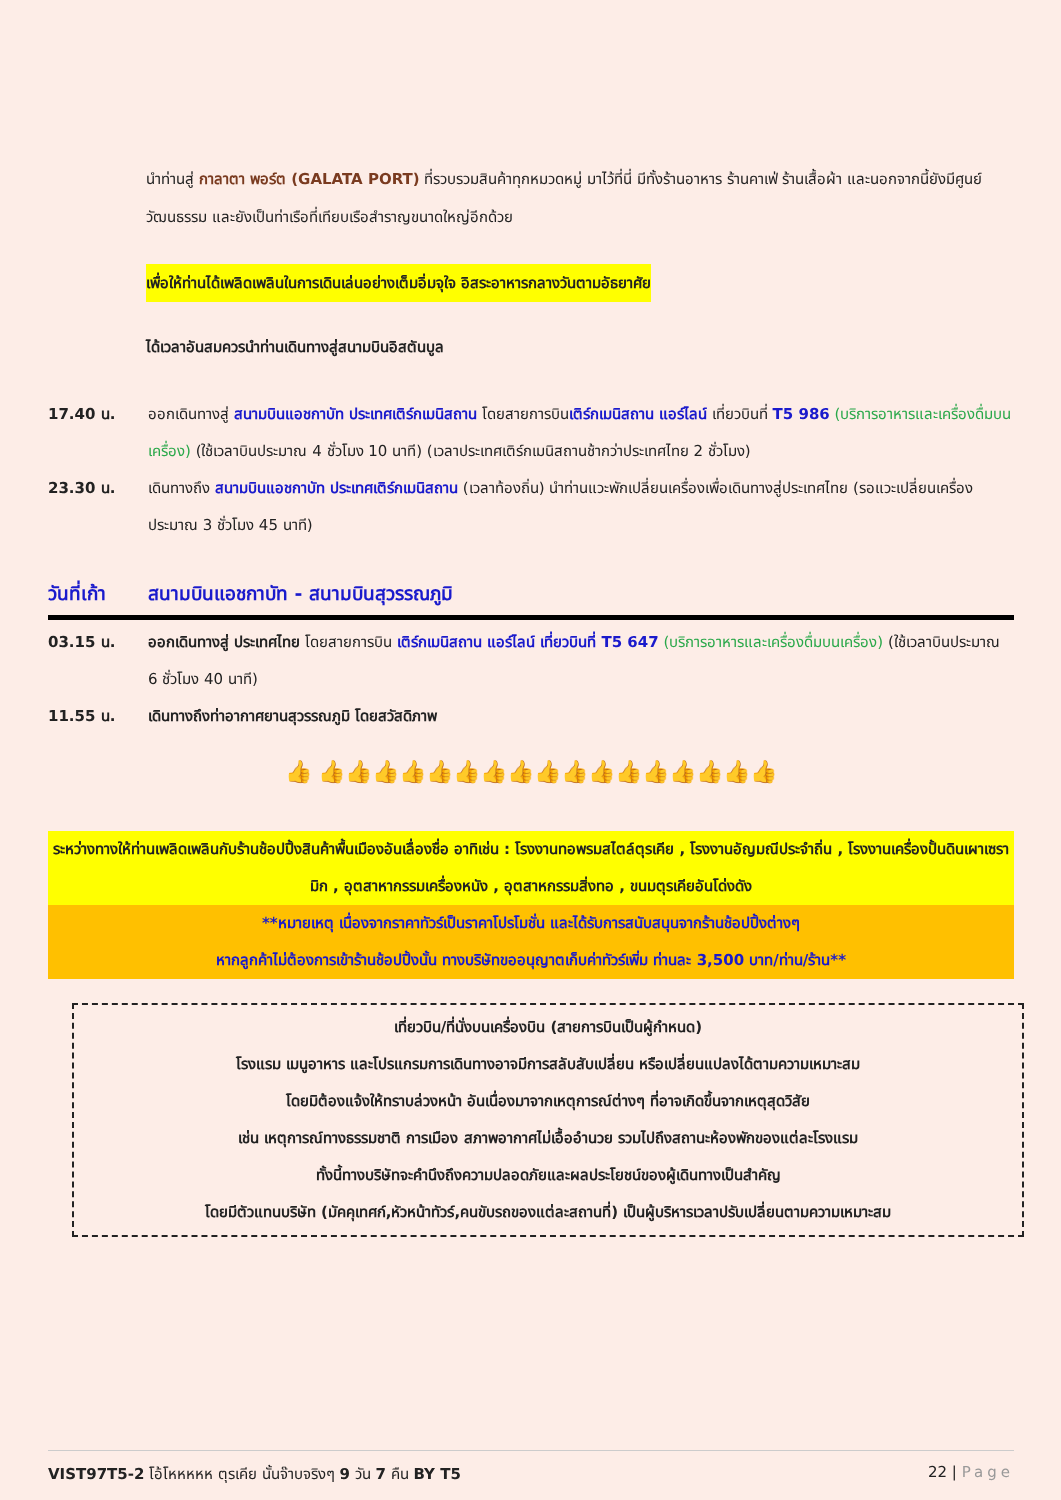นำท่านสู่ กาลาตา พอร์ต (GALATA PORT) ที่รวบรวมสินค้าทุกหมวดหมู่ มาไว้ที่นี่ มีทั้งร้านอาหาร ร้านคาเฟ่ ร้านเสื้อผ้า และนอกจากนี้ยังมีศูนย์วัฒนธรรม และยังเป็นท่าเรือที่เทียบเรือสำราญขนาดใหญ่อีกด้วย
เพื่อให้ท่านได้เพลิดเพลินในการเดินเล่นอย่างเต็มอิ่มจุใจ อิสระอาหารกลางวันตามอัธยาศัย
ได้เวลาอันสมควรนำท่านเดินทางสู่สนามบินอิสตันบูล
17.40 น. ออกเดินทางสู่ สนามบินแอชกาบัท ประเทศเติร์กเมนิสถาน โดยสายการบินเติร์กเมนิสถาน แอร์ไลน์ เที่ยวบินที่ T5 986 (บริการอาหารและเครื่องดื่มบนเครื่อง) (ใช้เวลาบินประมาณ 4 ชั่วโมง 10 นาที) (เวลาประเทศเติร์กเมนิสถานช้ากว่าประเทศไทย 2 ชั่วโมง)
23.30 น. เดินทางถึง สนามบินแอชกาบัท ประเทศเติร์กเมนิสถาน (เวลาท้องถิ่น) นำท่านแวะพักเปลี่ยนเครื่องเพื่อเดินทางสู่ประเทศไทย (รอแวะเปลี่ยนเครื่องประมาณ 3 ชั่วโมง 45 นาที)
วันที่เก้า
สนามบินแอชกาบัท - สนามบินสุวรรณภูมิ
03.15 น. ออกเดินทางสู่ ประเทศไทย โดยสายการบิน เติร์กเมนิสถาน แอร์ไลน์ เที่ยวบินที่ T5 647 (บริการอาหารและเครื่องดื่มบนเครื่อง) (ใช้เวลาบินประมาณ 6 ชั่วโมง 40 นาที)
11.55 น. เดินทางถึงท่าอากาศยานสุวรรณภูมิ โดยสวัสดิภาพ
👍 👍👍👍👍👍👍👍👍👍👍👍👍👍👍👍👍👍
ระหว่างทางให้ท่านเพลิดเพลินกับร้านช้อปปิ้งสินค้าพื้นเมืองอันเลื่องชื่อ อาทิเช่น : โรงงานทอพรมสไตล์ตุรเคีย , โรงงานอัญมณีประจำถิ่น , โรงงานเครื่องปั้นดินเผาเซรามิก , อุตสาหากรรมเครื่องหนัง , อุตสาหกรรมสิ่งทอ , ขนมตุรเคียอันโด่งดัง
**หมายเหตุ เนื่องจากราคาทัวร์เป็นราคาโปรโมชั่น และได้รับการสนับสนุนจากร้านช้อปปิ้งต่างๆ
หากลูกค้าไม่ต้องการเข้าร้านช้อปปิ้งนั้น ทางบริษัทขออนุญาตเก็บค่าทัวร์เพิ่ม ท่านละ 3,500 บาท/ท่าน/ร้าน**
เที่ยวบิน/ที่นั่งบนเครื่องบิน (สายการบินเป็นผู้กำหนด)
โรงแรม เมนูอาหาร และโปรแกรมการเดินทางอาจมีการสลับสับเปลี่ยน หรือเปลี่ยนแปลงได้ตามความเหมาะสม
โดยมิต้องแจ้งให้ทราบล่วงหน้า อันเนื่องมาจากเหตุการณ์ต่างๆ ที่อาจเกิดขึ้นจากเหตุสุดวิสัย
เช่น เหตุการณ์ทางธรรมชาติ การเมือง สภาพอากาศไม่เอื้ออำนวย รวมไปถึงสถานะห้องพักของแต่ละโรงแรม
ทั้งนี้ทางบริษัทจะคำนึงถึงความปลอดภัยและผลประโยชน์ของผู้เดินทางเป็นสำคัญ
โดยมีตัวแทนบริษัท (มัคคุเทศก์,หัวหน้าทัวร์,คนขับรถของแต่ละสถานที่) เป็นผู้บริหารเวลาปรับเปลี่ยนตามความเหมาะสม
VIST97T5-2 โอ้โหหหหห ตุรเคีย นั้นจ๊าบจริงๆ 9 วัน 7 คืน BY T5
22 | Page